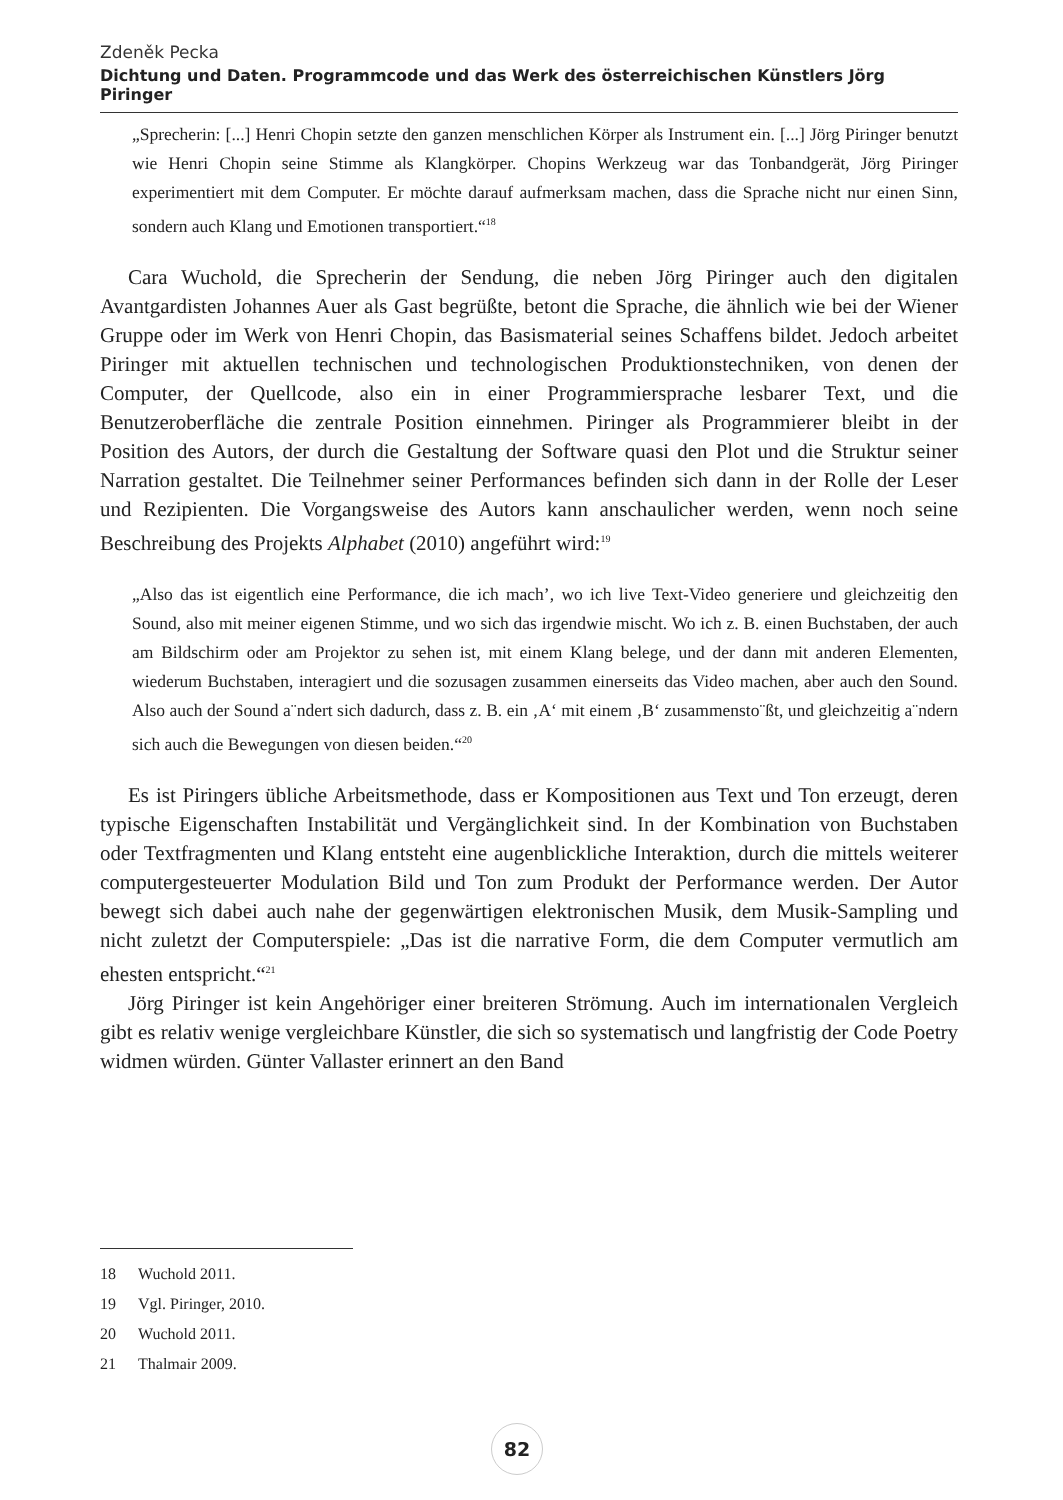Zdeněk Pecka
Dichtung und Daten. Programmcode und das Werk des österreichischen Künstlers Jörg Piringer
„Sprecherin: [...] Henri Chopin setzte den ganzen menschlichen Körper als Instrument ein. [...] Jörg Piringer benutzt wie Henri Chopin seine Stimme als Klangkörper. Chopins Werkzeug war das Tonbandgerät, Jörg Piringer experimentiert mit dem Computer. Er möchte darauf aufmerksam machen, dass die Sprache nicht nur einen Sinn, sondern auch Klang und Emotionen transportiert.“<sup>18</sup>
Cara Wuchold, die Sprecherin der Sendung, die neben Jörg Piringer auch den digitalen Avantgardisten Johannes Auer als Gast begrüßte, betont die Sprache, die ähnlich wie bei der Wiener Gruppe oder im Werk von Henri Chopin, das Basismaterial seines Schaffens bildet. Jedoch arbeitet Piringer mit aktuellen technischen und technologischen Produktionstechniken, von denen der Computer, der Quellcode, also ein in einer Programmiersprache lesbarer Text, und die Benutzeroberfläche die zentrale Position einnehmen. Piringer als Programmierer bleibt in der Position des Autors, der durch die Gestaltung der Software quasi den Plot und die Struktur seiner Narration gestaltet. Die Teilnehmer seiner Performances befinden sich dann in der Rolle der Leser und Rezipienten. Die Vorgangsweise des Autors kann anschaulicher werden, wenn noch seine Beschreibung des Projekts Alphabet (2010) angeführt wird:<sup>19</sup>
„Also das ist eigentlich eine Performance, die ich mach’, wo ich live Text-Video generiere und gleichzeitig den Sound, also mit meiner eigenen Stimme, und wo sich das irgendwie mischt. Wo ich z. B. einen Buchstaben, der auch am Bildschirm oder am Projektor zu sehen ist, mit einem Klang belege, und der dann mit anderen Elementen, wiederum Buchstaben, interagiert und die sozusagen zusammen einerseits das Video machen, aber auch den Sound. Also auch der Sound a¨ndert sich dadurch, dass z. B. ein ‚A‘ mit einem ‚B‘ zusammensto¨ßt, und gleichzeitig a¨ndern sich auch die Bewegungen von diesen beiden.“<sup>20</sup>
Es ist Piringers übliche Arbeitsmethode, dass er Kompositionen aus Text und Ton erzeugt, deren typische Eigenschaften Instabilität und Vergänglichkeit sind. In der Kombination von Buchstaben oder Textfragmenten und Klang entsteht eine augenblickliche Interaktion, durch die mittels weiterer computergesteuerter Modulation Bild und Ton zum Produkt der Performance werden. Der Autor bewegt sich dabei auch nahe der gegenwärtigen elektronischen Musik, dem Musik-Sampling und nicht zuletzt der Computerspiele: „Das ist die narrative Form, die dem Computer vermutlich am ehesten entspricht.“<sup>21</sup>
Jörg Piringer ist kein Angehöriger einer breiteren Strömung. Auch im internationalen Vergleich gibt es relativ wenige vergleichbare Künstler, die sich so systematisch und langfristig der Code Poetry widmen würden. Günter Vallaster erinnert an den Band
18 Wuchold 2011.
19 Vgl. Piringer, 2010.
20 Wuchold 2011.
21 Thalmair 2009.
82